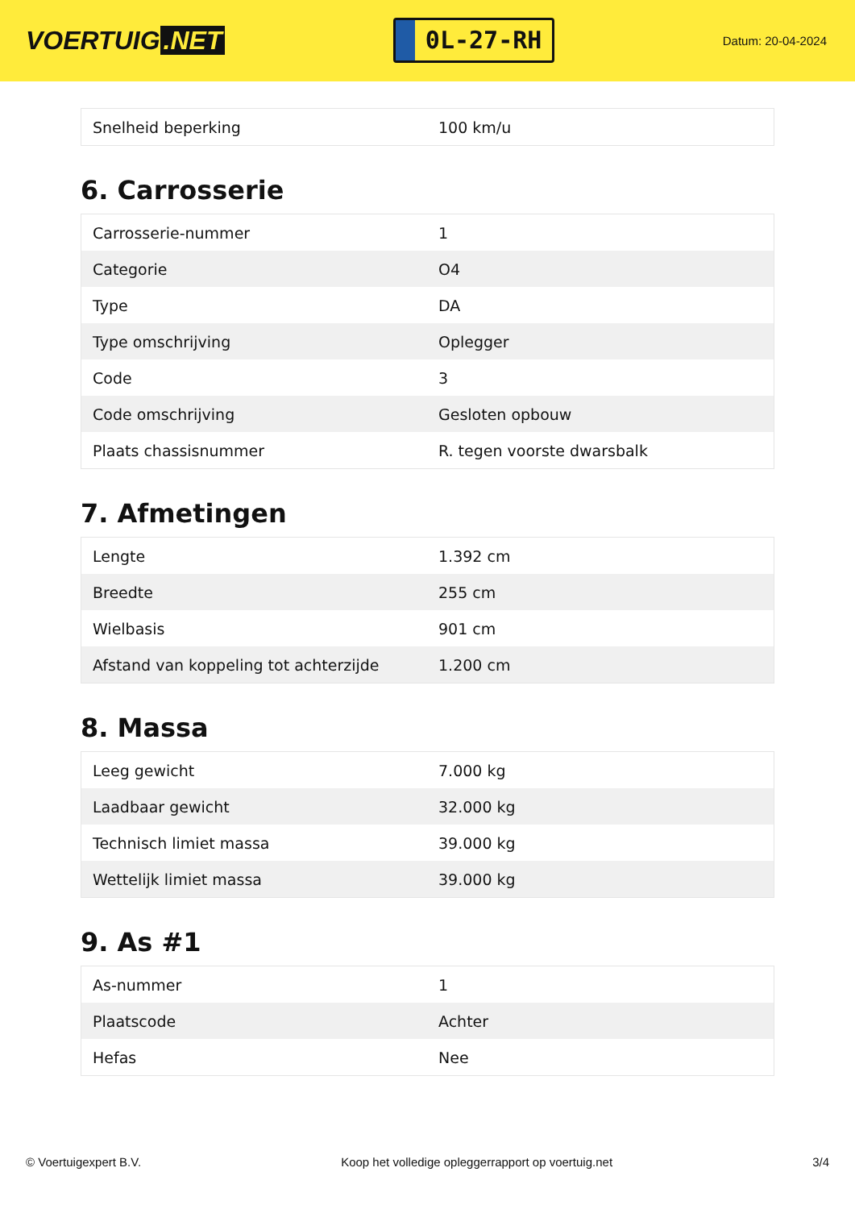VOERTUIG.NET
0L-27-RH
Datum: 20-04-2024
| Snelheid beperking | 100 km/u |
6. Carrosserie
| Carrosserie-nummer | 1 |
| Categorie | O4 |
| Type | DA |
| Type omschrijving | Oplegger |
| Code | 3 |
| Code omschrijving | Gesloten opbouw |
| Plaats chassisnummer | R. tegen voorste dwarsbalk |
7. Afmetingen
| Lengte | 1.392 cm |
| Breedte | 255 cm |
| Wielbasis | 901 cm |
| Afstand van koppeling tot achterzijde | 1.200 cm |
8. Massa
| Leeg gewicht | 7.000 kg |
| Laadbaar gewicht | 32.000 kg |
| Technisch limiet massa | 39.000 kg |
| Wettelijk limiet massa | 39.000 kg |
9. As #1
| As-nummer | 1 |
| Plaatscode | Achter |
| Hefas | Nee |
© Voertuigexpert B.V. Koop het volledige opleggerrapport op voertuig.net 3/4